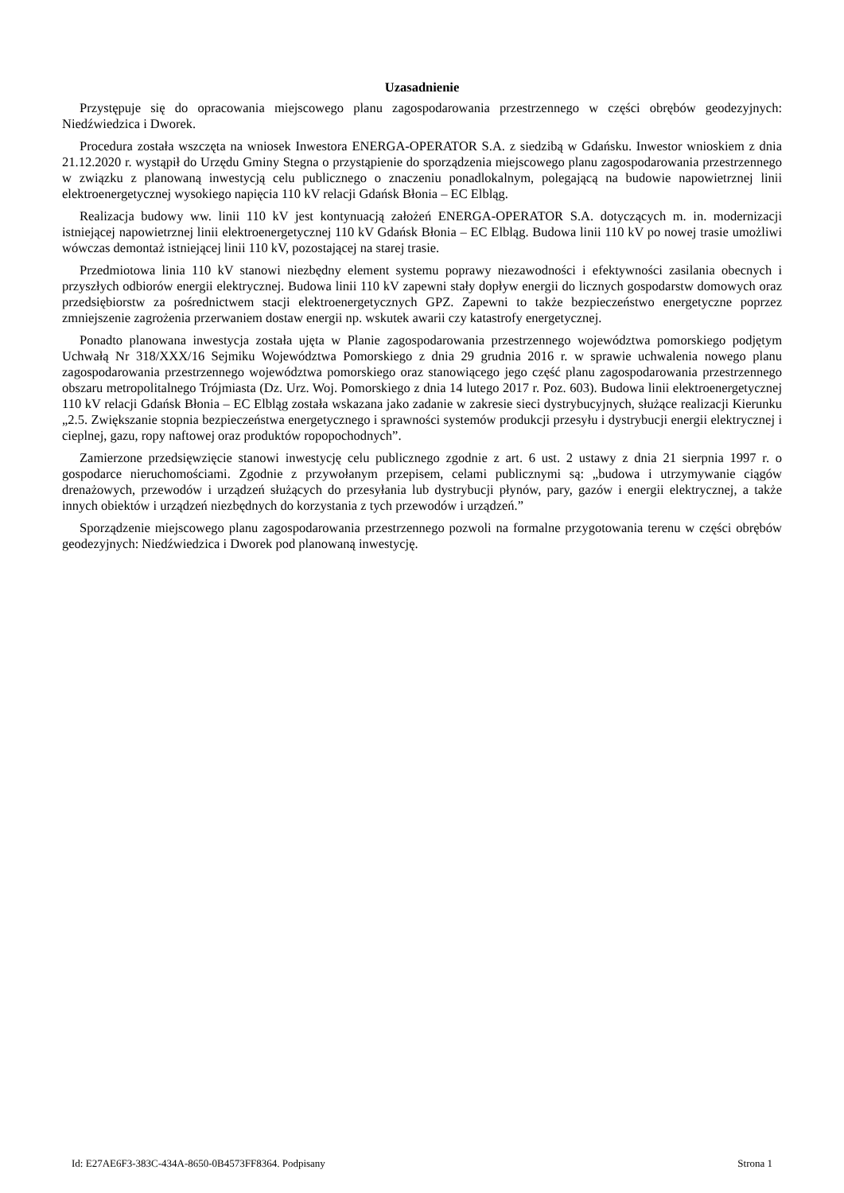Uzasadnienie
Przystępuje się do opracowania miejscowego planu zagospodarowania przestrzennego w części obrębów geodezyjnych: Niedźwiedzica i Dworek.
Procedura została wszczęta na wniosek Inwestora ENERGA-OPERATOR S.A. z siedzibą w Gdańsku. Inwestor wnioskiem z dnia 21.12.2020 r. wystąpił do Urzędu Gminy Stegna o przystąpienie do sporządzenia miejscowego planu zagospodarowania przestrzennego w związku z planowaną inwestycją celu publicznego o znaczeniu ponadlokalnym, polegającą na budowie napowietrznej linii elektroenergetycznej wysokiego napięcia 110 kV relacji Gdańsk Błonia – EC Elbląg.
Realizacja budowy ww. linii 110 kV jest kontynuacją założeń ENERGA-OPERATOR S.A. dotyczących m. in. modernizacji istniejącej napowietrznej linii elektroenergetycznej 110 kV Gdańsk Błonia – EC Elbląg. Budowa linii 110 kV po nowej trasie umożliwi wówczas demontaż istniejącej linii 110 kV, pozostającej na starej trasie.
Przedmiotowa linia 110 kV stanowi niezbędny element systemu poprawy niezawodności i efektywności zasilania obecnych i przyszłych odbiorów energii elektrycznej. Budowa linii 110 kV zapewni stały dopływ energii do licznych gospodarstw domowych oraz przedsiębiorstw za pośrednictwem stacji elektroenergetycznych GPZ. Zapewni to także bezpieczeństwo energetyczne poprzez zmniejszenie zagrożenia przerwaniem dostaw energii np. wskutek awarii czy katastrofy energetycznej.
Ponadto planowana inwestycja została ujęta w Planie zagospodarowania przestrzennego województwa pomorskiego podjętym Uchwałą Nr 318/XXX/16 Sejmiku Województwa Pomorskiego z dnia 29 grudnia 2016 r. w sprawie uchwalenia nowego planu zagospodarowania przestrzennego województwa pomorskiego oraz stanowiącego jego część planu zagospodarowania przestrzennego obszaru metropolitalnego Trójmiasta (Dz. Urz. Woj. Pomorskiego z dnia 14 lutego 2017 r. Poz. 603). Budowa linii elektroenergetycznej 110 kV relacji Gdańsk Błonia – EC Elbląg została wskazana jako zadanie w zakresie sieci dystrybucyjnych, służące realizacji Kierunku „2.5. Zwiększanie stopnia bezpieczeństwa energetycznego i sprawności systemów produkcji przesyłu i dystrybucji energii elektrycznej i cieplnej, gazu, ropy naftowej oraz produktów ropopochodnych”.
Zamierzone przedsięwzięcie stanowi inwestycję celu publicznego zgodnie z art. 6 ust. 2 ustawy z dnia 21 sierpnia 1997 r. o gospodarce nieruchomościami. Zgodnie z przywołanym przepisem, celami publicznymi są: „budowa i utrzymywanie ciągów drenażowych, przewodów i urządzeń służących do przesyłania lub dystrybucji płynów, pary, gazów i energii elektrycznej, a także innych obiektów i urządzeń niezbędnych do korzystania z tych przewodów i urządzeń.”
Sporządzenie miejscowego planu zagospodarowania przestrzennego pozwoli na formalne przygotowania terenu w części obrębów geodezyjnych: Niedźwiedzica i Dworek pod planowaną inwestycję.
Id: E27AE6F3-383C-434A-8650-0B4573FF8364. Podpisany Strona 1